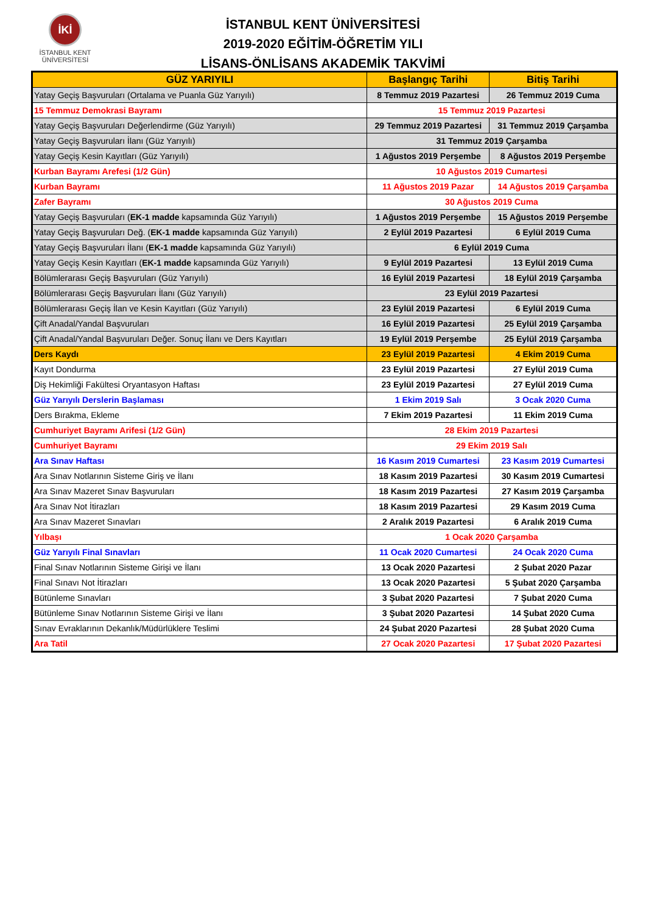İKİ
İSTANBUL KENT
ÜNİVERSİTESİ
İSTANBUL KENT ÜNİVERSİTESİ
2019-2020 EĞİTİM-ÖĞRETİM YILI
LİSANS-ÖNLİSANS AKADEMİK TAKVİMİ
| GÜZ YARIYILI | Başlangıç Tarihi | Bitiş Tarihi |
| --- | --- | --- |
| Yatay Geçiş Başvuruları (Ortalama ve Puanla Güz Yarıyılı) | 8 Temmuz 2019 Pazartesi | 26 Temmuz 2019 Cuma |
| 15 Temmuz Demokrasi Bayramı | 15 Temmuz 2019 Pazartesi | |
| Yatay Geçiş Başvuruları Değerlendirme (Güz Yarıyılı) | 29 Temmuz 2019 Pazartesi | 31 Temmuz 2019 Çarşamba |
| Yatay Geçiş Başvuruları İlanı (Güz Yarıyılı) | 31 Temmuz 2019 Çarşamba | |
| Yatay Geçiş Kesin Kayıtları (Güz Yarıyılı) | 1 Ağustos 2019 Perşembe | 8 Ağustos 2019 Perşembe |
| Kurban Bayramı Arefesi (1/2 Gün) | 10 Ağustos 2019 Cumartesi | |
| Kurban Bayramı | 11 Ağustos 2019 Pazar | 14 Ağustos 2019 Çarşamba |
| Zafer Bayramı | 30 Ağustos 2019 Cuma | |
| Yatay Geçiş Başvuruları ( EK-1 madde kapsamında Güz Yarıyılı) | 1 Ağustos 2019 Perşembe | 15 Ağustos 2019 Perşembe |
| Yatay Geçiş Başvuruları Değ. ( EK-1 madde kapsamında Güz Yarıyılı) | 2 Eylül 2019 Pazartesi | 6 Eylül 2019 Cuma |
| Yatay Geçiş Başvuruları İlanı ( EK-1 madde kapsamında Güz Yarıyılı) | 6 Eylül 2019 Cuma | |
| Yatay Geçiş Kesin Kayıtları ( EK-1 madde kapsamında Güz Yarıyılı) | 9 Eylül 2019 Pazartesi | 13 Eylül 2019 Cuma |
| Bölümlerarası Geçiş Başvuruları (Güz Yarıyılı) | 16 Eylül 2019 Pazartesi | 18 Eylül 2019 Çarşamba |
| Bölümlerarası Geçiş Başvuruları İlanı (Güz Yarıyılı) | 23 Eylül 2019 Pazartesi | |
| Bölümlerarası Geçiş İlan ve Kesin Kayıtları (Güz Yarıyılı) | 23 Eylül 2019 Pazartesi | 6 Eylül 2019 Cuma |
| Çift Anadal/Yandal Başvuruları | 16 Eylül 2019 Pazartesi | 25 Eylül 2019 Çarşamba |
| Çift Anadal/Yandal Başvuruları Değer. Sonuç İlanı ve Ders Kayıtları | 19 Eylül 2019 Perşembe | 25 Eylül 2019 Çarşamba |
| Ders Kaydı | 23 Eylül 2019 Pazartesi | 4 Ekim 2019 Cuma |
| Kayıt Dondurma | 23 Eylül 2019 Pazartesi | 27 Eylül 2019 Cuma |
| Diş Hekimliği Fakültesi Oryantasyon Haftası | 23 Eylül 2019 Pazartesi | 27 Eylül 2019 Cuma |
| Güz Yarıyılı Derslerin Başlaması | 1 Ekim 2019 Salı | 3 Ocak 2020 Cuma |
| Ders Bırakma, Ekleme | 7 Ekim 2019 Pazartesi | 11 Ekim 2019 Cuma |
| Cumhuriyet Bayramı Arifesi (1/2 Gün) | 28 Ekim 2019 Pazartesi | |
| Cumhuriyet Bayramı | 29 Ekim 2019 Salı | |
| Ara Sınav Haftası | 16 Kasım 2019 Cumartesi | 23 Kasım 2019 Cumartesi |
| Ara Sınav Notlarının Sisteme Giriş ve İlanı | 18 Kasım 2019 Pazartesi | 30 Kasım 2019 Cumartesi |
| Ara Sınav Mazeret Sınav Başvuruları | 18 Kasım 2019 Pazartesi | 27 Kasım 2019 Çarşamba |
| Ara Sınav Not İtirazları | 18 Kasım 2019 Pazartesi | 29 Kasım 2019 Cuma |
| Ara Sınav Mazeret Sınavları | 2 Aralık 2019 Pazartesi | 6 Aralık 2019 Cuma |
| Yılbaşı | 1 Ocak 2020 Çarşamba | |
| Güz Yarıyılı Final Sınavları | 11 Ocak 2020 Cumartesi | 24 Ocak 2020 Cuma |
| Final Sınav Notlarının Sisteme Girişi ve İlanı | 13 Ocak 2020 Pazartesi | 2 Şubat 2020 Pazar |
| Final Sınavı Not İtirazları | 13 Ocak 2020 Pazartesi | 5 Şubat 2020 Çarşamba |
| Bütünleme Sınavları | 3 Şubat 2020 Pazartesi | 7 Şubat 2020 Cuma |
| Bütünleme Sınav Notlarının Sisteme Girişi ve İlanı | 3 Şubat 2020 Pazartesi | 14 Şubat 2020 Cuma |
| Sınav Evraklarının Dekanlık/Müdürlüklere Teslimi | 24 Şubat 2020 Pazartesi | 28 Şubat 2020 Cuma |
| Ara Tatil | 27 Ocak 2020 Pazartesi | 17 Şubat 2020 Pazartesi |